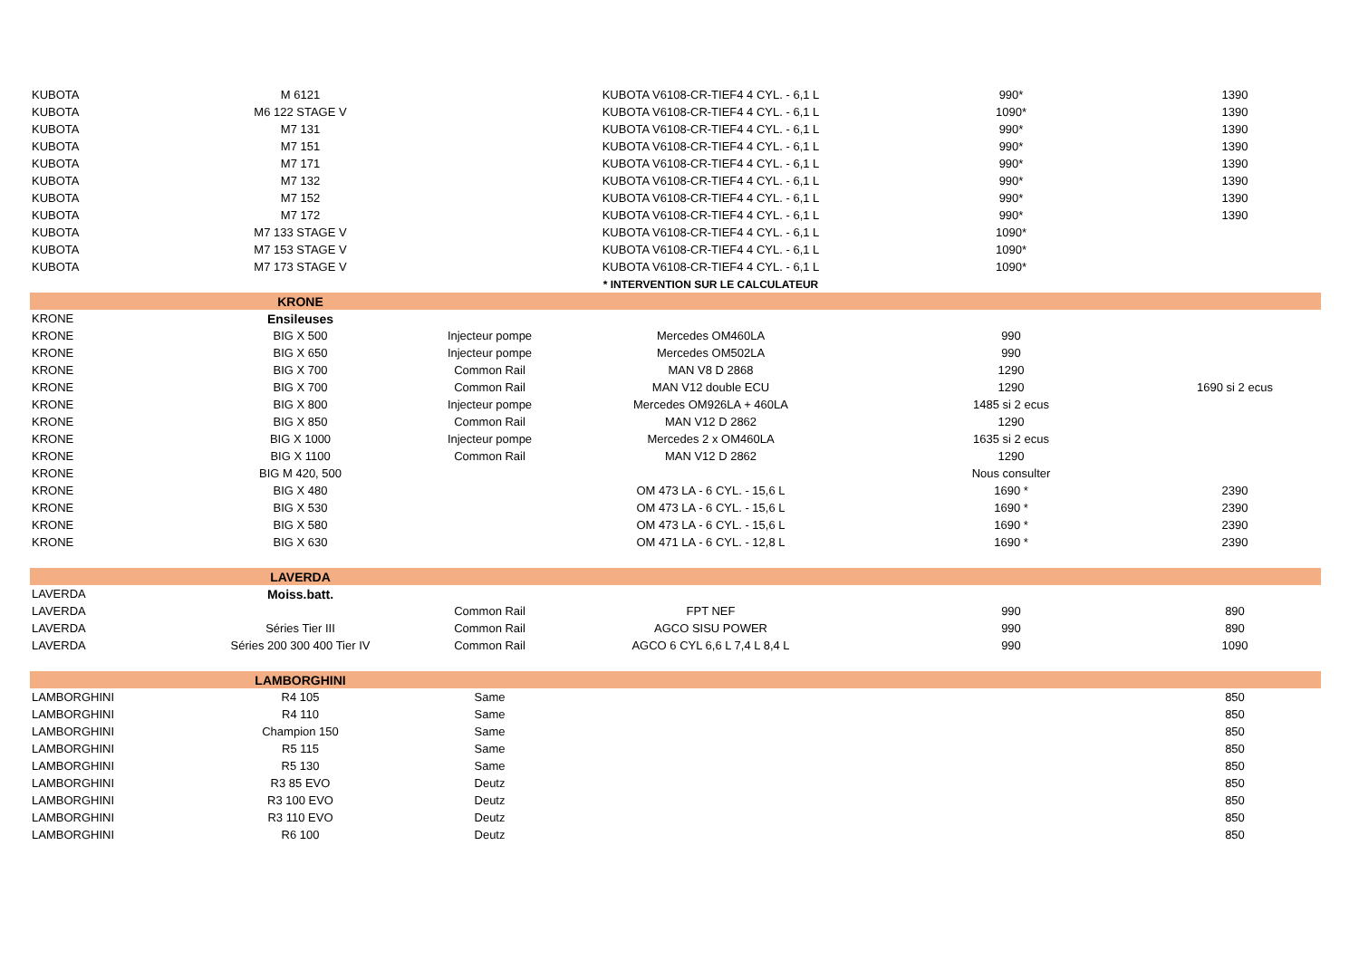| KUBOTA | M 6121 | | KUBOTA V6108-CR-TIEF4 4 CYL. - 6,1 L | 990* | 1390 |
| KUBOTA | M6 122 STAGE V | | KUBOTA V6108-CR-TIEF4 4 CYL. - 6,1 L | 1090* | 1390 |
| KUBOTA | M7 131 | | KUBOTA V6108-CR-TIEF4 4 CYL. - 6,1 L | 990* | 1390 |
| KUBOTA | M7 151 | | KUBOTA V6108-CR-TIEF4 4 CYL. - 6,1 L | 990* | 1390 |
| KUBOTA | M7 171 | | KUBOTA V6108-CR-TIEF4 4 CYL. - 6,1 L | 990* | 1390 |
| KUBOTA | M7 132 | | KUBOTA V6108-CR-TIEF4 4 CYL. - 6,1 L | 990* | 1390 |
| KUBOTA | M7 152 | | KUBOTA V6108-CR-TIEF4 4 CYL. - 6,1 L | 990* | 1390 |
| KUBOTA | M7 172 | | KUBOTA V6108-CR-TIEF4 4 CYL. - 6,1 L | 990* | 1390 |
| KUBOTA | M7 133 STAGE V | | KUBOTA V6108-CR-TIEF4 4 CYL. - 6,1 L | 1090* | |
| KUBOTA | M7 153 STAGE V | | KUBOTA V6108-CR-TIEF4 4 CYL. - 6,1 L | 1090* | |
| KUBOTA | M7 173 STAGE V | | KUBOTA V6108-CR-TIEF4 4 CYL. - 6,1 L | 1090* | |
| | | | * INTERVENTION SUR LE CALCULATEUR | | |
| | KRONE | | | | |
| KRONE | Ensileuses | | | | |
| KRONE | BIG X 500 | Injecteur pompe | Mercedes OM460LA | 990 | |
| KRONE | BIG X 650 | Injecteur pompe | Mercedes OM502LA | 990 | |
| KRONE | BIG X 700 | Common Rail | MAN V8 D 2868 | 1290 | |
| KRONE | BIG X 700 | Common Rail | MAN V12 double ECU | 1290 | 1690 si 2 ecus |
| KRONE | BIG X 800 | Injecteur pompe | Mercedes OM926LA + 460LA | 1485 si 2 ecus | |
| KRONE | BIG X 850 | Common Rail | MAN V12 D 2862 | 1290 | |
| KRONE | BIG X 1000 | Injecteur pompe | Mercedes 2 x OM460LA | 1635 si 2 ecus | |
| KRONE | BIG X 1100 | Common Rail | MAN V12 D 2862 | 1290 | |
| KRONE | BIG M 420, 500 | | | Nous consulter | |
| KRONE | BIG X 480 | | OM 473 LA - 6 CYL. - 15,6 L | 1690 * | 2390 |
| KRONE | BIG X 530 | | OM 473 LA - 6 CYL. - 15,6 L | 1690 * | 2390 |
| KRONE | BIG X 580 | | OM 473 LA - 6 CYL. - 15,6 L | 1690 * | 2390 |
| KRONE | BIG X 630 | | OM 471 LA - 6 CYL. - 12,8 L | 1690 * | 2390 |
| | LAVERDA | | | | |
| LAVERDA | Moiss.batt. | | | | |
| LAVERDA | | Common Rail | FPT NEF | 990 | 890 |
| LAVERDA | Séries Tier III | Common Rail | AGCO SISU POWER | 990 | 890 |
| LAVERDA | Séries 200 300 400 Tier IV | Common Rail | AGCO 6 CYL 6,6 L 7,4 L 8,4 L | 990 | 1090 |
| | LAMBORGHINI | | | | |
| LAMBORGHINI | R4 105 | Same | | | 850 |
| LAMBORGHINI | R4 110 | Same | | | 850 |
| LAMBORGHINI | Champion 150 | Same | | | 850 |
| LAMBORGHINI | R5 115 | Same | | | 850 |
| LAMBORGHINI | R5 130 | Same | | | 850 |
| LAMBORGHINI | R3 85 EVO | Deutz | | | 850 |
| LAMBORGHINI | R3 100 EVO | Deutz | | | 850 |
| LAMBORGHINI | R3 110 EVO | Deutz | | | 850 |
| LAMBORGHINI | R6 100 | Deutz | | | 850 |